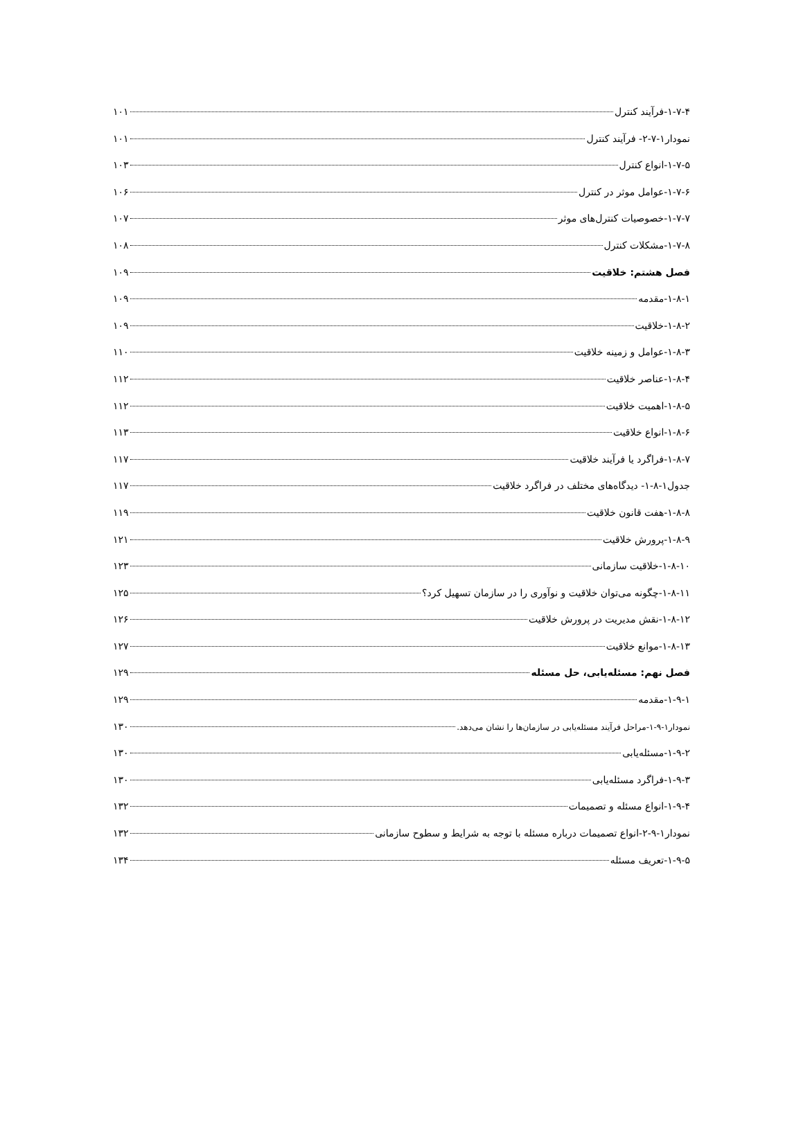۱-۷-۴-فرآیند کنترل ۱۰۱
نمودار۱-۷-۲- فرآیند کنترل ۱۰۱
۱-۷-۵-انواع کنترل ۱۰۳
۱-۷-۶-عوامل موثر در کنترل ۱۰۶
۱-۷-۷-خصوصیات کنترل‌های موثر ۱۰۷
۱-۷-۸-مشکلات کنترل ۱۰۸
فصل هشتم: خلاقیت ۱۰۹
۱-۸-۱-مقدمه ۱۰۹
۱-۸-۲-خلاقیت ۱۰۹
۱-۸-۳-عوامل و زمینه خلاقیت ۱۱۰
۱-۸-۴-عناصر خلاقیت ۱۱۲
۱-۸-۵-اهمیت خلاقیت ۱۱۲
۱-۸-۶-انواع خلاقیت ۱۱۳
۱-۸-۷-فراگرد یا فرآیند خلاقیت ۱۱۷
جدول۱-۸-۱- دیدگاه‌های مختلف در فراگرد خلاقیت ۱۱۷
۱-۸-۸-هفت قانون خلاقیت ۱۱۹
۱-۸-۹-پرورش خلاقیت ۱۲۱
۱-۸-۱۰-خلاقیت سازمانی ۱۲۳
۱-۸-۱۱-چگونه می‌توان خلاقیت و نوآوری را در سازمان تسهیل کرد؟ ۱۲۵
۱-۸-۱۲-نقش مدیریت در پرورش خلاقیت ۱۲۶
۱-۸-۱۳-موانع خلاقیت ۱۲۷
فصل نهم: مسئله‌یابی، حل مسئله ۱۲۹
۱-۹-۱-مقدمه ۱۲۹
نمودار۱-۹-۱-مراحل فرآیند مسئله‌یابی در سازمان‌ها را نشان می‌دهد. ۱۳۰
۱-۹-۲-مسئله‌یابی ۱۳۰
۱-۹-۳-فراگرد مسئله‌یابی ۱۳۰
۱-۹-۴-انواع مسئله و تصمیمات ۱۳۲
نمودار۱-۹-۲-انواع تصمیمات درباره مسئله با توجه به شرایط و سطوح سازمانی ۱۳۲
۱-۹-۵-تعریف مسئله ۱۳۴